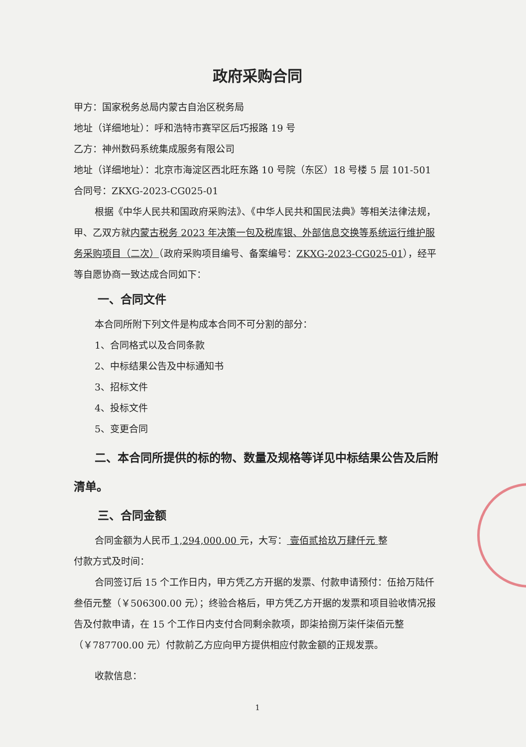政府采购合同
甲方：国家税务总局内蒙古自治区税务局
地址（详细地址）：呼和浩特市赛罕区后巧报路 19 号
乙方：神州数码系统集成服务有限公司
地址（详细地址）：北京市海淀区西北旺东路 10 号院（东区）18 号楼 5 层 101-501
合同号：ZKXG-2023-CG025-01
根据《中华人民共和国政府采购法》、《中华人民共和国民法典》等相关法律法规，甲、乙双方就内蒙古税务 2023 年决策一包及税库银、外部信息交换等系统运行维护服务采购项目（二次）（政府采购项目编号、备案编号：ZKXG-2023-CG025-01），经平等自愿协商一致达成合同如下：
一、合同文件
本合同所附下列文件是构成本合同不可分割的部分：
1、合同格式以及合同条款
2、中标结果公告及中标通知书
3、招标文件
4、投标文件
5、变更合同
二、本合同所提供的标的物、数量及规格等详见中标结果公告及后附清单。
三、合同金额
合同金额为人民币 1,294,000.00 元，大写： 壹佰贰拾玖万肆仟元 整
付款方式及时间：
合同签订后 15 个工作日内，甲方凭乙方开据的发票、付款申请预付：伍拾万陆仟叁佰元整（￥506300.00 元）；终验合格后，甲方凭乙方开据的发票和项目验收情况报告及付款申请，在 15 个工作日内支付合同剩余款项，即柒拾捌万柒仟柒佰元整（￥787700.00 元）付款前乙方应向甲方提供相应付款金额的正规发票。
收款信息：
1